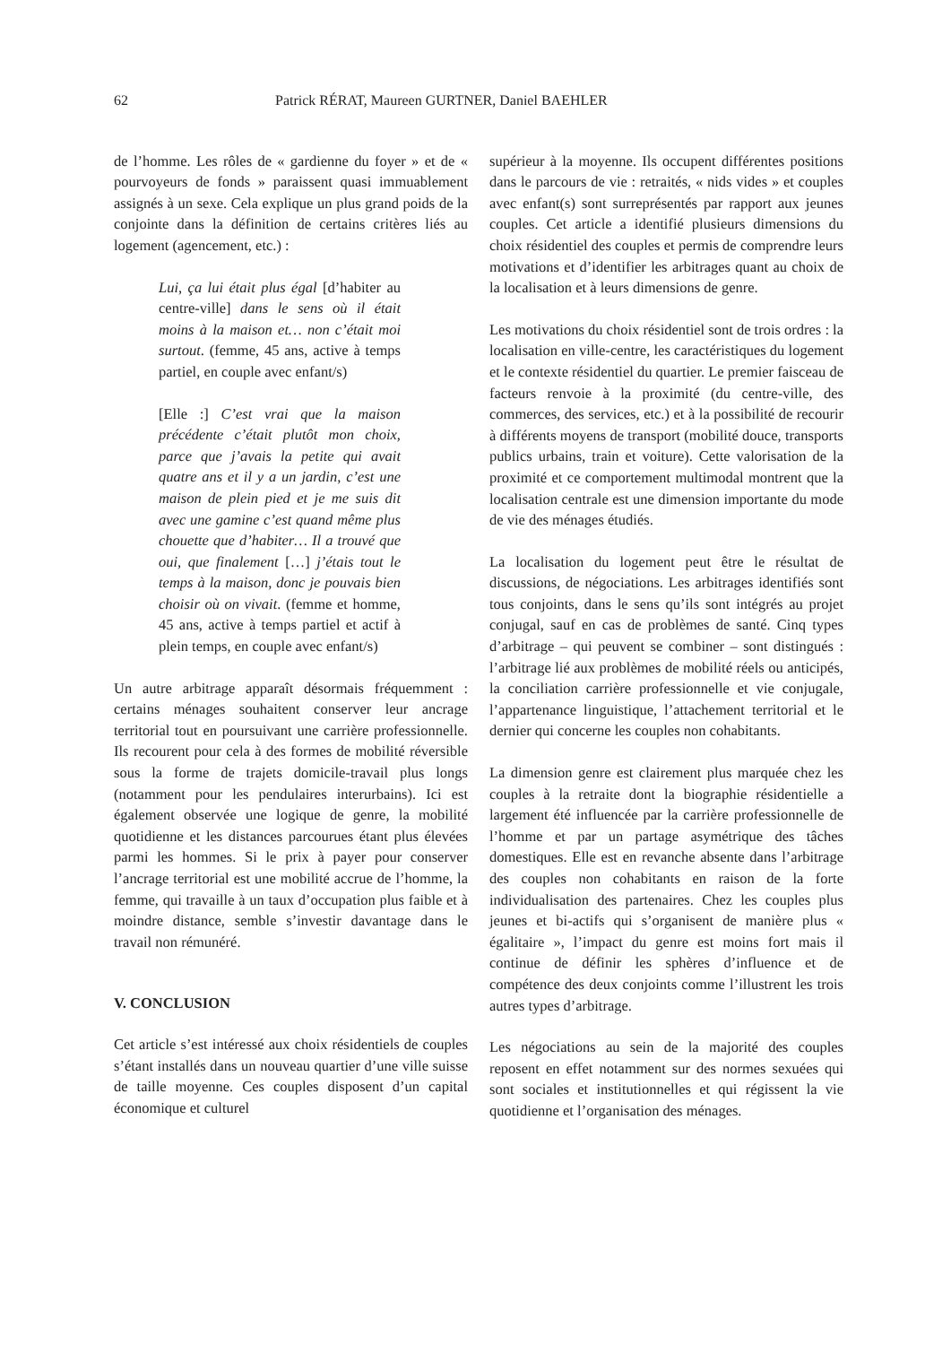62 Patrick RÉRAT, Maureen GURTNER, Daniel BAEHLER
de l’homme. Les rôles de « gardienne du foyer » et de « pourvoyeurs de fonds » paraissent quasi immuablement assignés à un sexe. Cela explique un plus grand poids de la conjointe dans la définition de certains critères liés au logement (agencement, etc.) :
Lui, ça lui était plus égal [d’habiter au centre-ville] dans le sens où il était moins à la maison et… non c’était moi surtout. (femme, 45 ans, active à temps partiel, en couple avec enfant/s)
[Elle :] C’est vrai que la maison précédente c’était plutôt mon choix, parce que j’avais la petite qui avait quatre ans et il y a un jardin, c’est une maison de plein pied et je me suis dit avec une gamine c’est quand même plus chouette que d’habiter… Il a trouvé que oui, que finalement […] j’étais tout le temps à la maison, donc je pouvais bien choisir où on vivait. (femme et homme, 45 ans, active à temps partiel et actif à plein temps, en couple avec enfant/s)
Un autre arbitrage apparaît désormais fréquemment : certains ménages souhaitent conserver leur ancrage territorial tout en poursuivant une carrière professionnelle. Ils recourent pour cela à des formes de mobilité réversible sous la forme de trajets domicile-travail plus longs (notamment pour les pendulaires interurbains). Ici est également observée une logique de genre, la mobilité quotidienne et les distances parcourues étant plus élevées parmi les hommes. Si le prix à payer pour conserver l’ancrage territorial est une mobilité accrue de l’homme, la femme, qui travaille à un taux d’occupation plus faible et à moindre distance, semble s’investir davantage dans le travail non rémunéré.
V. CONCLUSION
Cet article s’est intéressé aux choix résidentiels de couples s’étant installés dans un nouveau quartier d’une ville suisse de taille moyenne. Ces couples disposent d’un capital économique et culturel
supérieur à la moyenne. Ils occupent différentes positions dans le parcours de vie : retraités, « nids vides » et couples avec enfant(s) sont surreprésentés par rapport aux jeunes couples. Cet article a identifié plusieurs dimensions du choix résidentiel des couples et permis de comprendre leurs motivations et d’identifier les arbitrages quant au choix de la localisation et à leurs dimensions de genre.
Les motivations du choix résidentiel sont de trois ordres : la localisation en ville-centre, les caractéristiques du logement et le contexte résidentiel du quartier. Le premier faisceau de facteurs renvoie à la proximité (du centre-ville, des commerces, des services, etc.) et à la possibilité de recourir à différents moyens de transport (mobilité douce, transports publics urbains, train et voiture). Cette valorisation de la proximité et ce comportement multimodal montrent que la localisation centrale est une dimension importante du mode de vie des ménages étudiés.
La localisation du logement peut être le résultat de discussions, de négociations. Les arbitrages identifiés sont tous conjoints, dans le sens qu’ils sont intégrés au projet conjugal, sauf en cas de problèmes de santé. Cinq types d’arbitrage – qui peuvent se combiner – sont distingués : l’arbitrage lié aux problèmes de mobilité réels ou anticipés, la conciliation carrière professionnelle et vie conjugale, l’appartenance linguistique, l’attachement territorial et le dernier qui concerne les couples non cohabitants.
La dimension genre est clairement plus marquée chez les couples à la retraite dont la biographie résidentielle a largement été influencée par la carrière professionnelle de l’homme et par un partage asymétrique des tâches domestiques. Elle est en revanche absente dans l’arbitrage des couples non cohabitants en raison de la forte individualisation des partenaires. Chez les couples plus jeunes et bi-actifs qui s’organisent de manière plus « égalitaire », l’impact du genre est moins fort mais il continue de définir les sphères d’influence et de compétence des deux conjoints comme l’illustrent les trois autres types d’arbitrage.
Les négociations au sein de la majorité des couples reposent en effet notamment sur des normes sexuées qui sont sociales et institutionnelles et qui régissent la vie quotidienne et l’organisation des ménages.